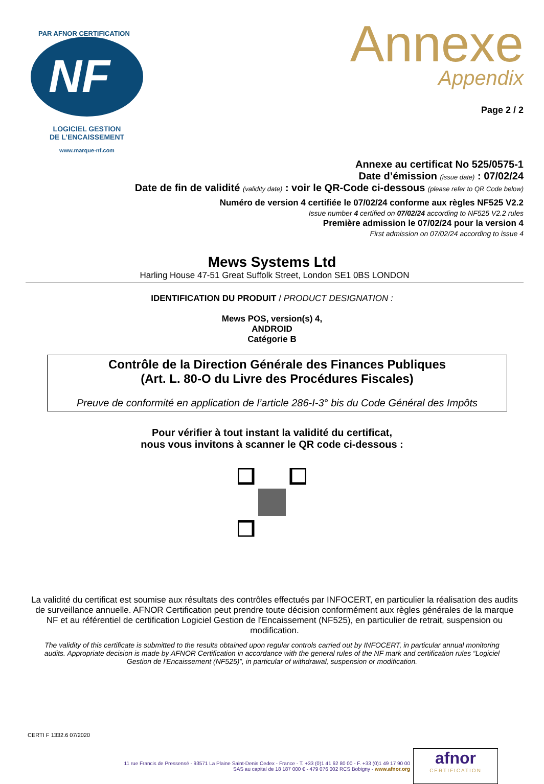NF
PAR AFNOR CERTIFICATION
LOGICIEL GESTION
DE L’ENCAISSEMENT
www.marque-nf.com
Annexe
Appendix
Page 2 / 2
Annexe au certificat No 525/0575-1
Date d’émission (issue date) : 07/02/24
Date de fin de validité (validity date) : voir le QR-Code ci-dessous (please refer to QR Code below)
Numéro de version 4 certifiée le 07/02/24 conforme aux règles NF525 V2.2
Issue number 4 certified on 07/02/24 according to NF525 V2.2 rules
Première admission le 07/02/24 pour la version 4
First admission on 07/02/24 according to issue 4
Mews Systems Ltd
Harling House 47-51 Great Suffolk Street, London SE1 0BS LONDON
IDENTIFICATION DU PRODUIT / PRODUCT DESIGNATION :
Mews POS, version(s) 4,
ANDROID
Catégorie B
Contrôle de la Direction Générale des Finances Publiques
(Art. L. 80-O du Livre des Procédures Fiscales)
Preuve de conformité en application de l’article 286-I-3° bis du Code Général des Impôts
Pour vérifier à tout instant la validité du certificat,
nous vous invitons à scanner le QR code ci-dessous :
La validité du certificat est soumise aux résultats des contrôles effectués par INFOCERT, en particulier la réalisation des audits de surveillance annuelle. AFNOR Certification peut prendre toute décision conformément aux règles générales de la marque NF et au référentiel de certification Logiciel Gestion de l'Encaissement (NF525), en particulier de retrait, suspension ou modification.
The validity of this certificate is submitted to the results obtained upon regular controls carried out by INFOCERT, in particular annual monitoring audits. Appropriate decision is made by AFNOR Certification in accordance with the general rules of the NF mark and certification rules “Logiciel Gestion de l'Encaissement (NF525)”, in particular of withdrawal, suspension or modification.
CERTI F 1332.6 07/2020
11 rue Francis de Pressensé - 93571 La Plaine Saint-Denis Cedex - France - T. +33 (0)1 41 62 80 00 - F. +33 (0)1 49 17 90 00
SAS au capital de 18 187 000 € - 479 076 002 RCS Bobigny - www.afnor.org
afnor
CERTIFICATION